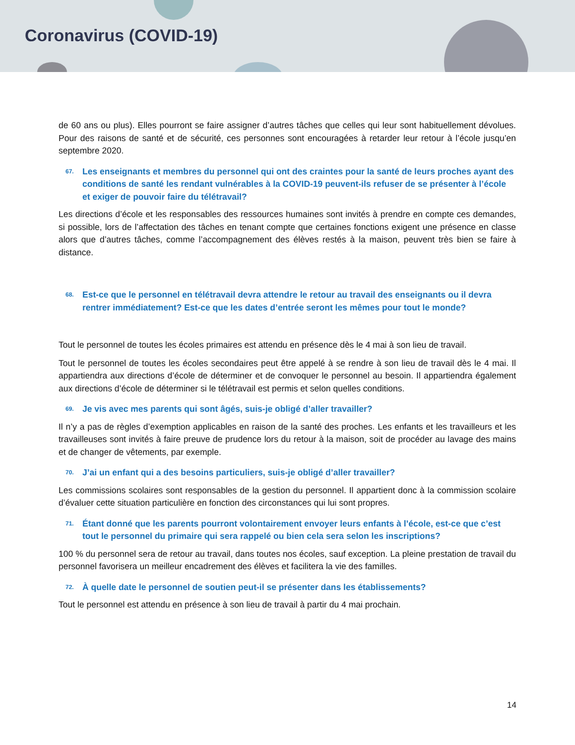Coronavirus (COVID-19)
de 60 ans ou plus). Elles pourront se faire assigner d’autres tâches que celles qui leur sont habituellement dévolues. Pour des raisons de santé et de sécurité, ces personnes sont encouragées à retarder leur retour à l’école jusqu’en septembre 2020.
67. Les enseignants et membres du personnel qui ont des craintes pour la santé de leurs proches ayant des conditions de santé les rendant vulnérables à la COVID-19 peuvent-ils refuser de se présenter à l’école et exiger de pouvoir faire du télétravail?
Les directions d’école et les responsables des ressources humaines sont invités à prendre en compte ces demandes, si possible, lors de l’affectation des tâches en tenant compte que certaines fonctions exigent une présence en classe alors que d’autres tâches, comme l’accompagnement des élèves restés à la maison, peuvent très bien se faire à distance.
68. Est-ce que le personnel en télétravail devra attendre le retour au travail des enseignants ou il devra rentrer immédiatement? Est-ce que les dates d’entrée seront les mêmes pour tout le monde?
Tout le personnel de toutes les écoles primaires est attendu en présence dès le 4 mai à son lieu de travail.
Tout le personnel de toutes les écoles secondaires peut être appelé à se rendre à son lieu de travail dès le 4 mai. Il appartiendra aux directions d’école de déterminer et de convoquer le personnel au besoin. Il appartiendra également aux directions d’école de déterminer si le télétravail est permis et selon quelles conditions.
69. Je vis avec mes parents qui sont âgés, suis-je obligé d’aller travailler?
Il n’y a pas de règles d’exemption applicables en raison de la santé des proches. Les enfants et les travailleurs et les travailleuses sont invités à faire preuve de prudence lors du retour à la maison, soit de procéder au lavage des mains et de changer de vêtements, par exemple.
70. J’ai un enfant qui a des besoins particuliers, suis-je obligé d’aller travailler?
Les commissions scolaires sont responsables de la gestion du personnel. Il appartient donc à la commission scolaire d’évaluer cette situation particulière en fonction des circonstances qui lui sont propres.
71. Étant donné que les parents pourront volontairement envoyer leurs enfants à l’école, est-ce que c’est tout le personnel du primaire qui sera rappelé ou bien cela sera selon les inscriptions?
100 % du personnel sera de retour au travail, dans toutes nos écoles, sauf exception. La pleine prestation de travail du personnel favorisera un meilleur encadrement des élèves et facilitera la vie des familles.
72. À quelle date le personnel de soutien peut-il se présenter dans les établissements?
Tout le personnel est attendu en présence à son lieu de travail à partir du 4 mai prochain.
14